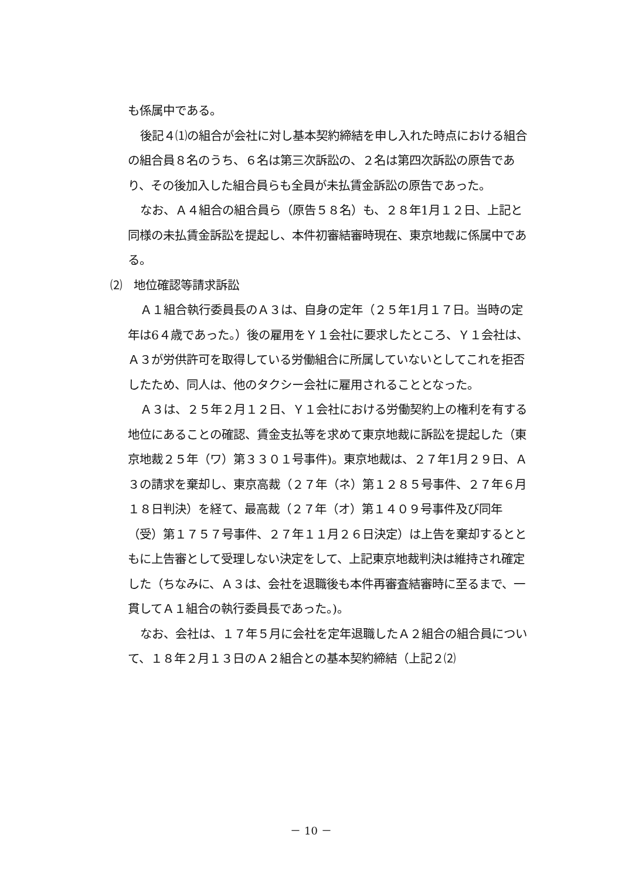も係属中である。
後記４⑴の組合が会社に対し基本契約締結を申し入れた時点における組合の組合員８名のうち、６名は第三次訴訟の、２名は第四次訴訟の原告であり、その後加入した組合員らも全員が未払賃金訴訟の原告であった。
なお、Ａ４組合の組合員ら（原告５８名）も、２８年1月１２日、上記と同様の未払賃金訴訟を提起し、本件初審結審時現在、東京地裁に係属中である。
⑵　地位確認等請求訴訟
Ａ１組合執行委員長のＡ３は、自身の定年（２５年1月１７日。当時の定年は6４歳であった。）後の雇用をＹ１会社に要求したところ、Ｙ１会社は、Ａ３が労供許可を取得している労働組合に所属していないとしてこれを拒否したため、同人は、他のタクシー会社に雇用されることとなった。
Ａ３は、２５年２月１２日、Ｙ１会社における労働契約上の権利を有する地位にあることの確認、賃金支払等を求めて東京地裁に訴訟を提起した（東京地裁２５年（ワ）第３３０１号事件)。東京地裁は、２７年1月２９日、Ａ３の請求を棄却し、東京高裁（２７年（ネ）第１２８５号事件、２７年６月１８日判決）を経て、最高裁（２７年（オ）第１４０９号事件及び同年（受）第１７５７号事件、２７年１１月２６日決定）は上告を棄却するとともに上告審として受理しない決定をして、上記東京地裁判決は維持され確定した（ちなみに、Ａ３は、会社を退職後も本件再審査結審時に至るまで、一貫してＡ１組合の執行委員長であった。)。
なお、会社は、１７年５月に会社を定年退職したＡ２組合の組合員について、１８年２月１３日のＡ２組合との基本契約締結（上記２⑵
－ 10 －